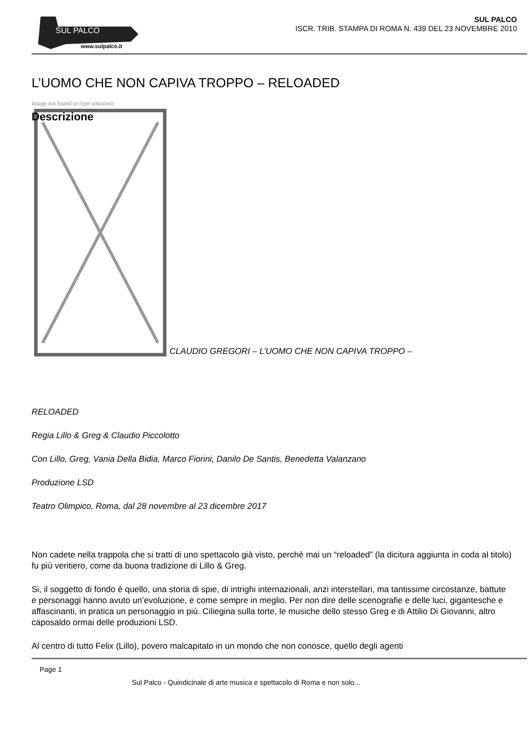SUL PALCO
www.sulpalco.it
SUL PALCO
ISCR. TRIB. STAMPA DI ROMA N. 439 DEL 23 NOVEMBRE 2010
L’UOMO CHE NON CAPIVA TROPPO – RELOADED
Image not found or type unknown
CLAUDIO GREGORI – L’UOMO CHE NON CAPIVA TROPPO –
Descrizione
RELOADED
Regia Lillo & Greg & Claudio Piccolotto
Con Lillo, Greg, Vania Della Bidia, Marco Fiorini, Danilo De Santis, Benedetta Valanzano
Produzione LSD
Teatro Olimpico, Roma, dal 28 novembre al 23 dicembre 2017
Non cadete nella trappola che si tratti di uno spettacolo già visto, perchè mai un “reloaded” (la dicitura aggiunta in coda al titolo) fu più veritiero, come da buona tradizione di Lillo & Greg.
Si, il soggetto di fondo è quello, una storia di spie, di intrighi internazionali, anzi interstellari, ma tantissime circostanze, battute e personaggi hanno avuto un’evoluzione, e come sempre in meglio. Per non dire delle scenografie e delle luci, gigantesche e affascinanti, in pratica un personaggio in più. Ciliegina sulla torte, le musiche dello stesso Greg e di Attilio Di Giovanni, altro caposaldo ormai delle produzioni LSD.
Al centro di tutto Felix (Lillo), povero malcapitato in un mondo che non conosce, quello degli agenti
Page 1
Sul Palco - Quindicinale di arte musica e spettacolo di Roma e non solo...